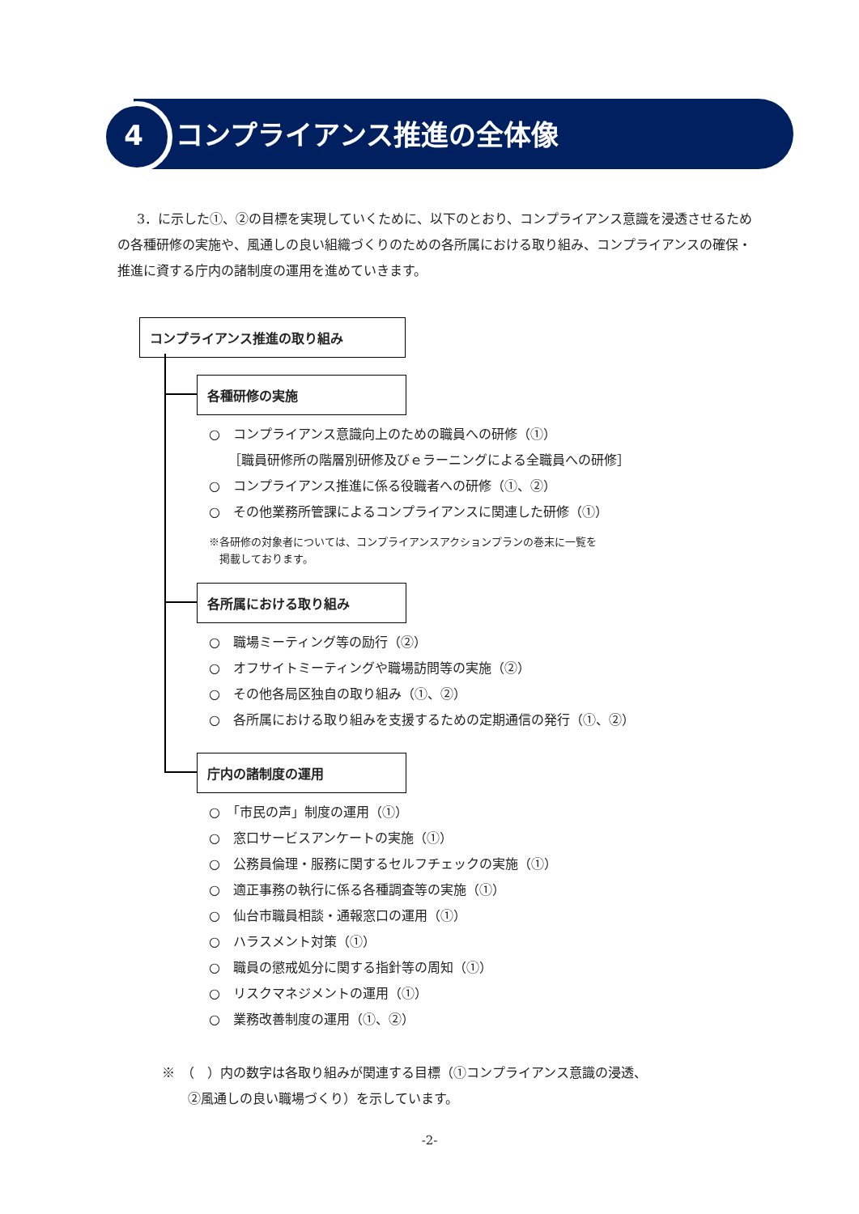4 コンプライアンス推進の全体像
3．に示した①、②の目標を実現していくために、以下のとおり、コンプライアンス意識を浸透させるための各種研修の実施や、風通しの良い組織づくりのための各所属における取り組み、コンプライアンスの確保・推進に資する庁内の諸制度の運用を進めていきます。
コンプライアンス推進の取り組み
各種研修の実施
○　コンプライアンス意識向上のための職員への研修（①）
　　［職員研修所の階層別研修及びｅラーニングによる全職員への研修］
○　コンプライアンス推進に係る役職者への研修（①、②）
○　その他業務所管課によるコンプライアンスに関連した研修（①）
※各研修の対象者については、コンプライアンスアクションプランの巻末に一覧を
　掲載しております。
各所属における取り組み
○　職場ミーティング等の励行（②）
○　オフサイトミーティングや職場訪問等の実施（②）
○　その他各局区独自の取り組み（①、②）
○　各所属における取り組みを支援するための定期通信の発行（①、②）
庁内の諸制度の運用
○　「市民の声」制度の運用（①）
○　窓口サービスアンケートの実施（①）
○　公務員倫理・服務に関するセルフチェックの実施（①）
○　適正事務の執行に係る各種調査等の実施（①）
○　仙台市職員相談・通報窓口の運用（①）
○　ハラスメント対策（①）
○　職員の懲戒処分に関する指針等の周知（①）
○　リスクマネジメントの運用（①）
○　業務改善制度の運用（①、②）
※　（　）内の数字は各取り組みが関連する目標（①コンプライアンス意識の浸透、
　　②風通しの良い職場づくり）を示しています。
-2-